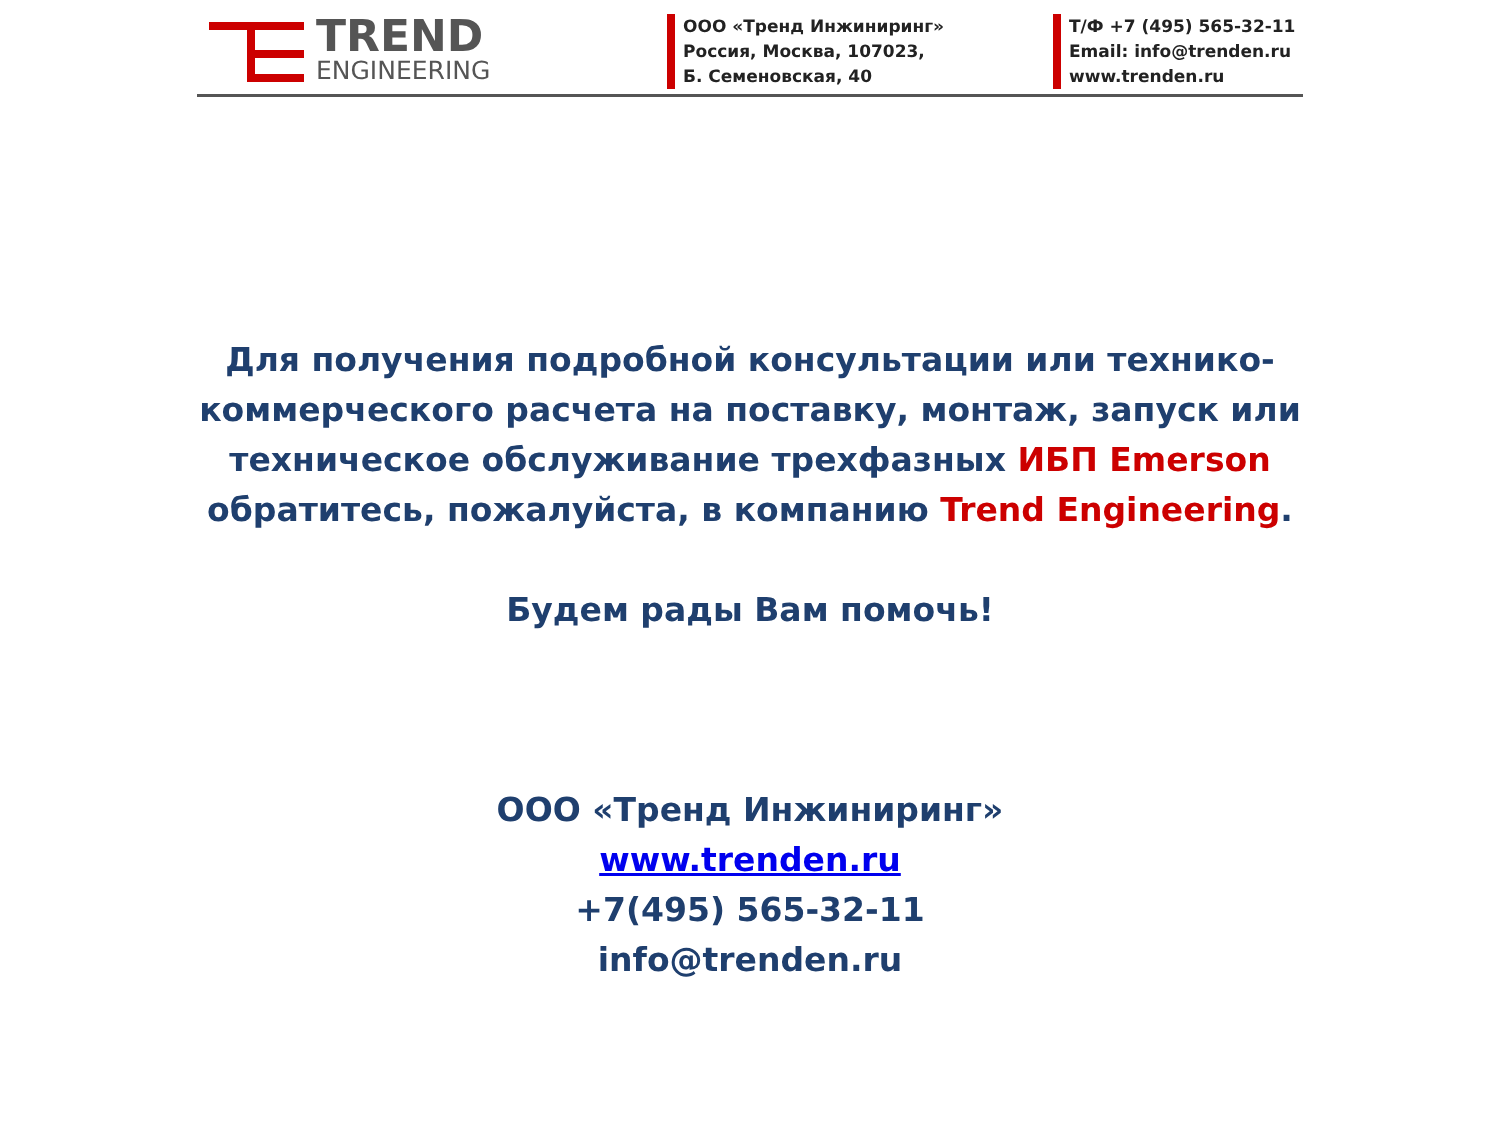TREND
ENGINEERING
ООО «Тренд Инжиниринг»
Россия, Москва, 107023,
Б. Семеновская, 40
Т/Ф +7 (495) 565-32-11
Email: info@trenden.ru
www.trenden.ru
Для получения подробной консультации или технико-
коммерческого расчета на поставку, монтаж, запуск или
техническое обслуживание трехфазных ИБП Emerson
обратитесь, пожалуйста, в компанию Trend Engineering.
Будем рады Вам помочь!
ООО «Тренд Инжиниринг»
www.trenden.ru
+7(495) 565-32-11
info@trenden.ru